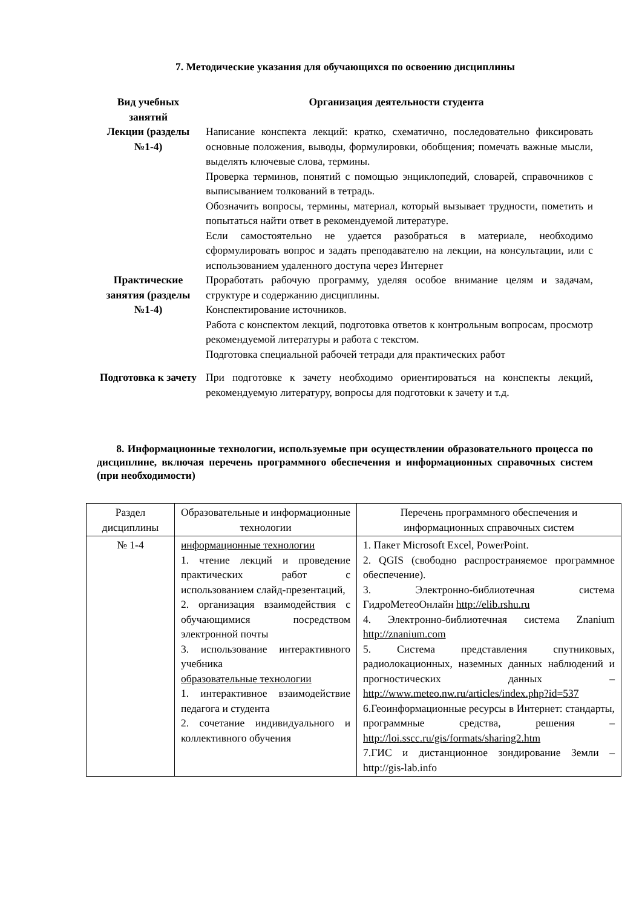7. Методические указания для обучающихся по освоению дисциплины
| Вид учебных занятий | Организация деятельности студента |
| --- | --- |
| Лекции (разделы №1-4) | Написание конспекта лекций: кратко, схематично, последовательно фиксировать основные положения, выводы, формулировки, обобщения; помечать важные мысли, выделять ключевые слова, термины. Проверка терминов, понятий с помощью энциклопедий, словарей, справочников с выписыванием толкований в тетрадь. Обозначить вопросы, термины, материал, который вызывает трудности, пометить и попытаться найти ответ в рекомендуемой литературе. Если самостоятельно не удается разобраться в материале, необходимо сформулировать вопрос и задать преподавателю на лекции, на консультации, или с использованием удаленного доступа через Интернет |
| Практические занятия (разделы №1-4) | Проработать рабочую программу, уделяя особое внимание целям и задачам, структуре и содержанию дисциплины. Конспектирование источников. Работа с конспектом лекций, подготовка ответов к контрольным вопросам, просмотр рекомендуемой литературы и работа с текстом. Подготовка специальной рабочей тетради для практических работ |
| Подготовка к зачету | При подготовке к зачету необходимо ориентироваться на конспекты лекций, рекомендуемую литературу, вопросы для подготовки к зачету и т.д. |
8. Информационные технологии, используемые при осуществлении образовательного процесса по дисциплине, включая перечень программного обеспечения и информационных справочных систем (при необходимости)
| Раздел дисциплины | Образовательные и информационные технологии | Перечень программного обеспечения и информационных справочных систем |
| --- | --- | --- |
| № 1-4 | информационные технологии 1. чтение лекций и проведение практических работ с использованием слайд-презентаций, 2. организация взаимодействия с обучающимися посредством электронной почты 3. использование интерактивного учебника образовательные технологии 1. интерактивное взаимодействие педагога и студента 2. сочетание индивидуального и коллективного обучения | 1. Пакет Microsoft Excel, PowerPoint. 2. QGIS (свободно распространяемое программное обеспечение). 3. Электронно-библиотечная система ГидроМетеоОнлайн http://elib.rshu.ru 4. Электронно-библиотечная система Znanium http://znanium.com 5. Система представления спутниковых, радиолокационных, наземных данных наблюдений и прогностических данных – http://www.meteo.nw.ru/articles/index.php?id=537 6.Геоинформационные ресурсы в Интернет: стандарты, программные средства, решения – http://loi.sscc.ru/gis/formats/sharing2.htm 7.ГИС и дистанционное зондирование Земли – http://gis-lab.info |